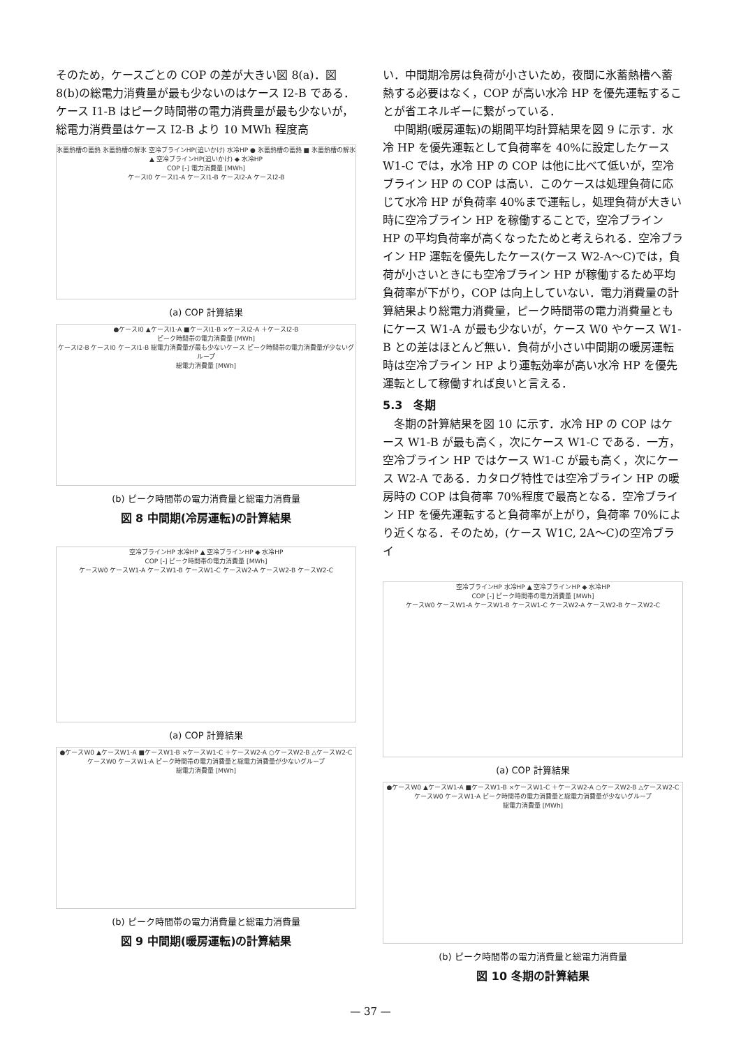そのため，ケースごとの COP の差が大きい図 8(a)．図 8(b)の総電力消費量が最も少ないのはケース I2-B である．ケース I1-B はピーク時間帯の電力消費量が最も少ないが，総電力消費量はケース I2-B より 10 MWh 程度高
氷蓄熱槽の蓄熱 氷蓄熱槽の解氷 空冷ブラインHP(追いかけ) 水冷HP ● 氷蓄熱槽の蓄熱 ■ 氷蓄熱槽の解氷 ▲ 空冷ブラインHP(追いかけ) ◆ 水冷HP
COP [-] 電力消費量 [MWh]
ケースI0 ケースI1-A ケースI1-B ケースI2-A ケースI2-B
(a) COP 計算結果
●ケースI0 ▲ケースI1-A ■ケースI1-B ×ケースI2-A ＋ケースI2-B
ピーク時間帯の電力消費量 [MWh]
ケースI2-B ケースI0 ケースI1-B 総電力消費量が最も少ないケース ピーク時間帯の電力消費量が少ないグループ
総電力消費量 [MWh]
(b) ピーク時間帯の電力消費量と総電力消費量
図 8 中間期(冷房運転)の計算結果
空冷ブラインHP 水冷HP ▲ 空冷ブラインHP ◆ 水冷HP
COP [-] ピーク時間帯の電力消費量 [MWh]
ケースW0 ケースW1-A ケースW1-B ケースW1-C ケースW2-A ケースW2-B ケースW2-C
(a) COP 計算結果
●ケースW0 ▲ケースW1-A ■ケースW1-B ×ケースW1-C ＋ケースW2-A ○ケースW2-B △ケースW2-C
ケースW0 ケースW1-A ピーク時間帯の電力消費量と総電力消費量が少ないグループ
総電力消費量 [MWh]
(b) ピーク時間帯の電力消費量と総電力消費量
図 9 中間期(暖房運転)の計算結果
い．中間期冷房は負荷が小さいため，夜間に氷蓄熱槽へ蓄熱する必要はなく，COP が高い水冷 HP を優先運転することが省エネルギーに繋がっている．
　中間期(暖房運転)の期間平均計算結果を図 9 に示す．水冷 HP を優先運転として負荷率を 40%に設定したケース W1-C では，水冷 HP の COP は他に比べて低いが，空冷ブライン HP の COP は高い．このケースは処理負荷に応じて水冷 HP が負荷率 40%まで運転し，処理負荷が大きい時に空冷ブライン HP を稼働することで，空冷ブライン HP の平均負荷率が高くなったためと考えられる．空冷ブライン HP 運転を優先したケース(ケース W2-A～C)では，負荷が小さいときにも空冷ブライン HP が稼働するため平均負荷率が下がり，COP は向上していない．電力消費量の計算結果より総電力消費量，ピーク時間帯の電力消費量ともにケース W1-A が最も少ないが，ケース W0 やケース W1-B との差はほとんど無い．負荷が小さい中間期の暖房運転時は空冷ブライン HP より運転効率が高い水冷 HP を優先運転として稼働すれば良いと言える．
5.3　冬期
　冬期の計算結果を図 10 に示す．水冷 HP の COP はケース W1-B が最も高く，次にケース W1-C である．一方，空冷ブライン HP ではケース W1-C が最も高く，次にケース W2-A である．カタログ特性では空冷ブライン HP の暖房時の COP は負荷率 70%程度で最高となる．空冷ブライン HP を優先運転すると負荷率が上がり，負荷率 70%により近くなる．そのため，(ケース W1C, 2A～C)の空冷ブライ
空冷ブラインHP 水冷HP ▲ 空冷ブラインHP ◆ 水冷HP
COP [-] ピーク時間帯の電力消費量 [MWh]
ケースW0 ケースW1-A ケースW1-B ケースW1-C ケースW2-A ケースW2-B ケースW2-C
(a) COP 計算結果
●ケースW0 ▲ケースW1-A ■ケースW1-B ×ケースW1-C ＋ケースW2-A ○ケースW2-B △ケースW2-C
ケースW0 ケースW1-A ピーク時間帯の電力消費量と総電力消費量が少ないグループ
総電力消費量 [MWh]
(b) ピーク時間帯の電力消費量と総電力消費量
図 10 冬期の計算結果
— 37 —